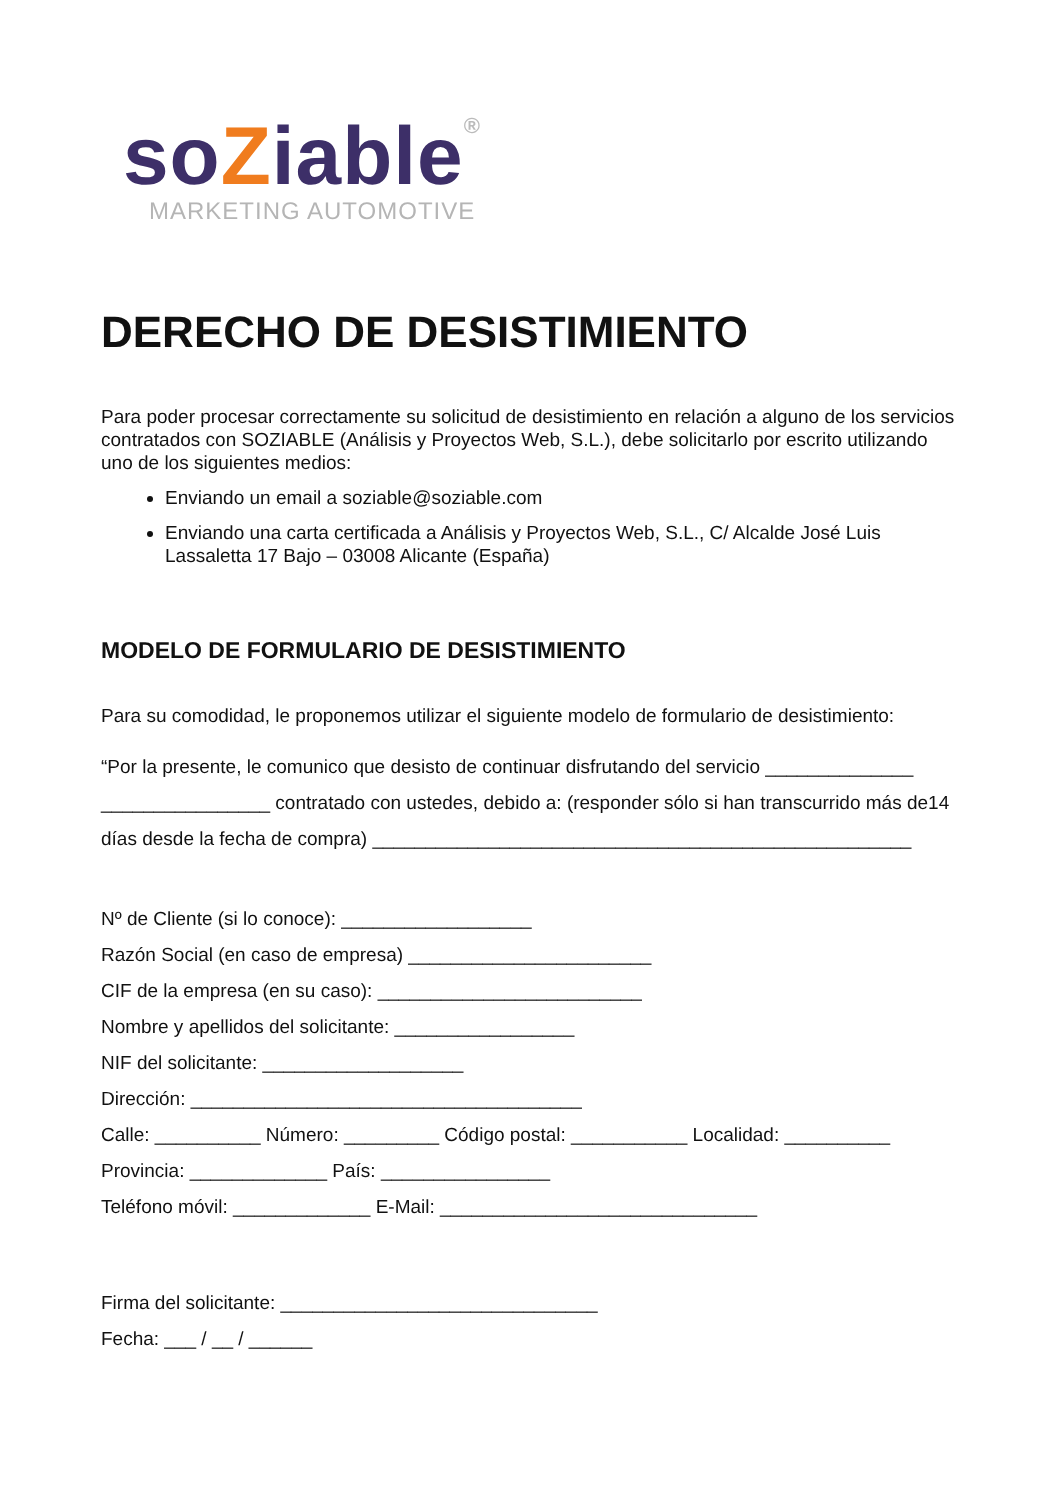soZiable®
MARKETING AUTOMOTIVE
DERECHO DE DESISTIMIENTO
Para poder procesar correctamente su solicitud de desistimiento en relación a alguno de los servicios contratados con SOZIABLE (Análisis y Proyectos Web, S.L.), debe solicitarlo por escrito utilizando uno de los siguientes medios:
Enviando un email a soziable@soziable.com
Enviando una carta certificada a Análisis y Proyectos Web, S.L., C/ Alcalde José Luis Lassaletta 17 Bajo – 03008 Alicante (España)
MODELO DE FORMULARIO DE DESISTIMIENTO
Para su comodidad, le proponemos utilizar el siguiente modelo de formulario de desistimiento:
“Por la presente, le comunico que desisto de continuar disfrutando del servicio ______________ ________________ contratado con ustedes, debido a: (responder sólo si han transcurrido más de14 días desde la fecha de compra) ___________________________________________________
Nº de Cliente (si lo conoce): __________________
Razón Social (en caso de empresa) _______________________
CIF de la empresa (en su caso): _________________________
Nombre y apellidos del solicitante: _________________
NIF del solicitante: ___________________
Dirección: _____________________________________
Calle: __________ Número: _________ Código postal: ___________ Localidad: __________
Provincia: _____________ País: ________________
Teléfono móvil: _____________ E-Mail: ______________________________
Firma del solicitante: ______________________________
Fecha: ___ / __ / ______